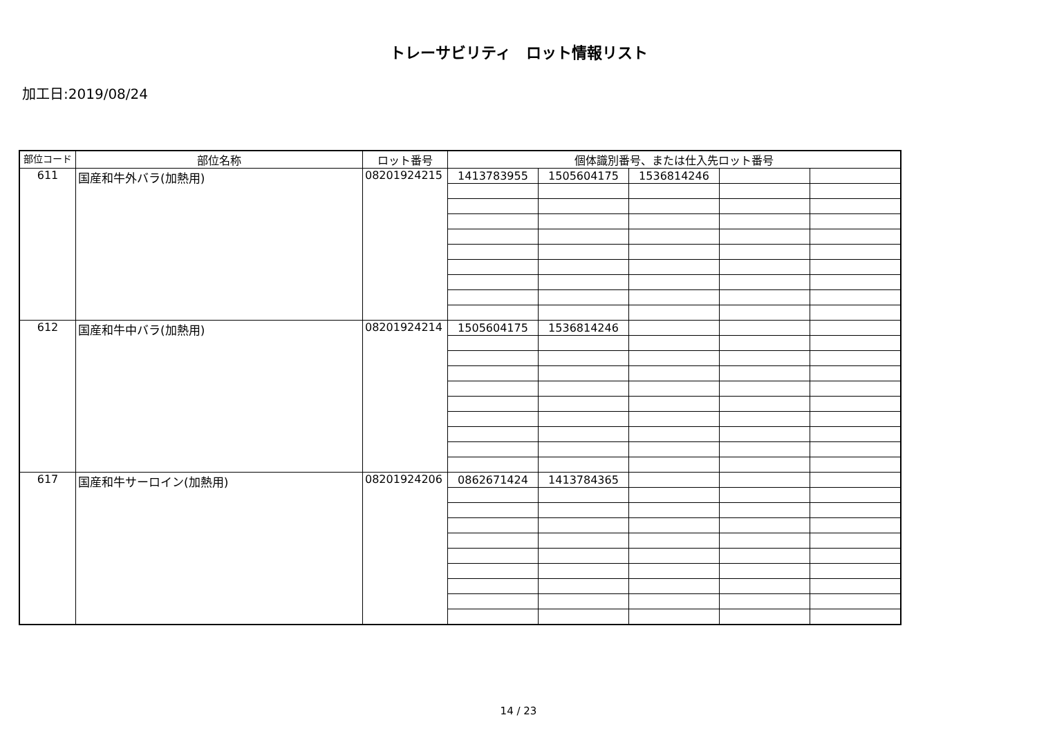トレーサビリティ　ロット情報リスト
加工日:2019/08/24
| 部位コード | 部位名称 | ロット番号 | 個体識別番号、または仕入先ロット番号 | | | | |
| --- | --- | --- | --- | --- | --- | --- | --- |
| 611 | 国産和牛外バラ(加熱用) | 08201924215 | 1413783955 | 1505604175 | 1536814246 | | |
| 612 | 国産和牛中バラ(加熱用) | 08201924214 | 1505604175 | 1536814246 | | | |
| 617 | 国産和牛サーロイン(加熱用) | 08201924206 | 0862671424 | 1413784365 | | | |
14 / 23